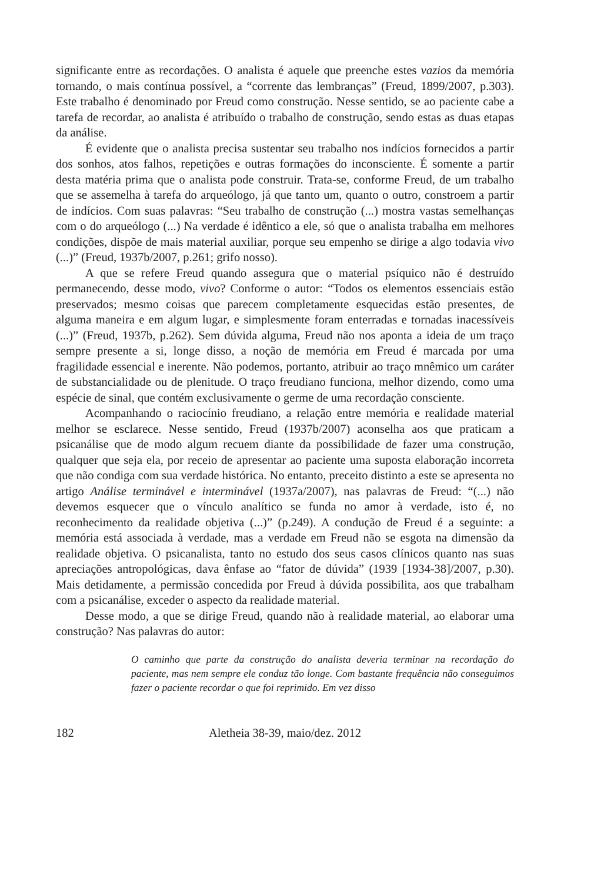significante entre as recordações. O analista é aquele que preenche estes vazios da memória tornando, o mais contínua possível, a “corrente das lembranças” (Freud, 1899/2007, p.303). Este trabalho é denominado por Freud como construção. Nesse sentido, se ao paciente cabe a tarefa de recordar, ao analista é atribuído o trabalho de construção, sendo estas as duas etapas da análise.
É evidente que o analista precisa sustentar seu trabalho nos indícios fornecidos a partir dos sonhos, atos falhos, repetições e outras formações do inconsciente. É somente a partir desta matéria prima que o analista pode construir. Trata-se, conforme Freud, de um trabalho que se assemelha à tarefa do arqueólogo, já que tanto um, quanto o outro, constroem a partir de indícios. Com suas palavras: “Seu trabalho de construção (...) mostra vastas semelhanças com o do arqueólogo (...) Na verdade é idêntico a ele, só que o analista trabalha em melhores condições, dispõe de mais material auxiliar, porque seu empenho se dirige a algo todavia vivo (...)” (Freud, 1937b/2007, p.261; grifo nosso).
A que se refere Freud quando assegura que o material psíquico não é destruído permanecendo, desse modo, vivo? Conforme o autor: “Todos os elementos essenciais estão preservados; mesmo coisas que parecem completamente esquecidas estão presentes, de alguma maneira e em algum lugar, e simplesmente foram enterradas e tornadas inacessíveis (...)” (Freud, 1937b, p.262). Sem dúvida alguma, Freud não nos aponta a ideia de um traço sempre presente a si, longe disso, a noção de memória em Freud é marcada por uma fragilidade essencial e inerente. Não podemos, portanto, atribuir ao traço mnêmico um caráter de substancialidade ou de plenitude. O traço freudiano funciona, melhor dizendo, como uma espécie de sinal, que contém exclusivamente o germe de uma recordação consciente.
Acompanhando o raciocínio freudiano, a relação entre memória e realidade material melhor se esclarece. Nesse sentido, Freud (1937b/2007) aconselha aos que praticam a psicanálise que de modo algum recuem diante da possibilidade de fazer uma construção, qualquer que seja ela, por receio de apresentar ao paciente uma suposta elaboração incorreta que não condiga com sua verdade histórica. No entanto, preceito distinto a este se apresenta no artigo Análise terminável e interminável (1937a/2007), nas palavras de Freud: “(...) não devemos esquecer que o vínculo analítico se funda no amor à verdade, isto é, no reconhecimento da realidade objetiva (...)” (p.249). A condução de Freud é a seguinte: a memória está associada à verdade, mas a verdade em Freud não se esgota na dimensão da realidade objetiva. O psicanalista, tanto no estudo dos seus casos clínicos quanto nas suas apreciações antropológicas, dava ênfase ao “fator de dúvida” (1939 [1934-38]/2007, p.30). Mais detidamente, a permissão concedida por Freud à dúvida possibilita, aos que trabalham com a psicanálise, exceder o aspecto da realidade material.
Desse modo, a que se dirige Freud, quando não à realidade material, ao elaborar uma construção? Nas palavras do autor:
O caminho que parte da construção do analista deveria terminar na recordação do paciente, mas nem sempre ele conduz tão longe. Com bastante frequência não conseguimos fazer o paciente recordar o que foi reprimido. Em vez disso
182 Aletheia 38-39, maio/dez. 2012